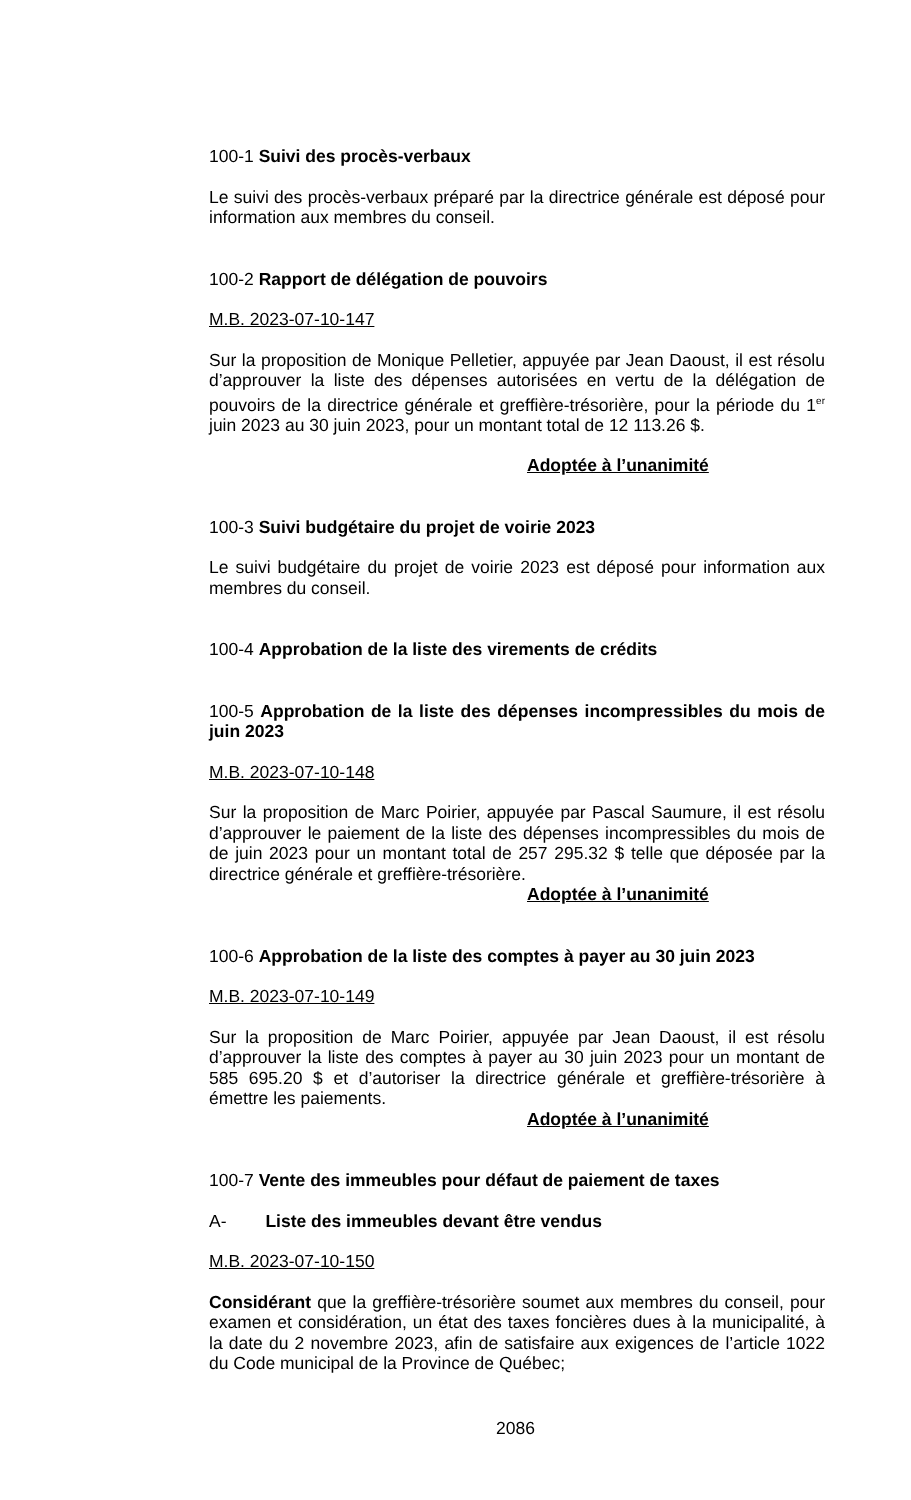100-1 Suivi des procès-verbaux
Le suivi des procès-verbaux préparé par la directrice générale est déposé pour information aux membres du conseil.
100-2 Rapport de délégation de pouvoirs
M.B. 2023-07-10-147
Sur la proposition de Monique Pelletier, appuyée par Jean Daoust, il est résolu d’approuver la liste des dépenses autorisées en vertu de la délégation de pouvoirs de la directrice générale et greffière-trésorière, pour la période du 1<sup>er</sup> juin 2023 au 30 juin 2023, pour un montant total de 12 113.26 $.
Adoptée à l’unanimité
100-3 Suivi budgétaire du projet de voirie 2023
Le suivi budgétaire du projet de voirie 2023 est déposé pour information aux membres du conseil.
100-4 Approbation de la liste des virements de crédits
100-5 Approbation de la liste des dépenses incompressibles du mois de juin 2023
M.B. 2023-07-10-148
Sur la proposition de Marc Poirier, appuyée par Pascal Saumure, il est résolu d’approuver le paiement de la liste des dépenses incompressibles du mois de de juin 2023 pour un montant total de 257 295.32 $ telle que déposée par la directrice générale et greffière-trésorière.
Adoptée à l’unanimité
100-6 Approbation de la liste des comptes à payer au 30 juin 2023
M.B. 2023-07-10-149
Sur la proposition de Marc Poirier, appuyée par Jean Daoust, il est résolu d’approuver la liste des comptes à payer au 30 juin 2023 pour un montant de 585 695.20 $ et d’autoriser la directrice générale et greffière-trésorière à émettre les paiements.
Adoptée à l’unanimité
100-7 Vente des immeubles pour défaut de paiement de taxes
A- Liste des immeubles devant être vendus
M.B. 2023-07-10-150
Considérant que la greffière-trésorière soumet aux membres du conseil, pour examen et considération, un état des taxes foncières dues à la municipalité, à la date du 2 novembre 2023, afin de satisfaire aux exigences de l’article 1022 du Code municipal de la Province de Québec;
2086